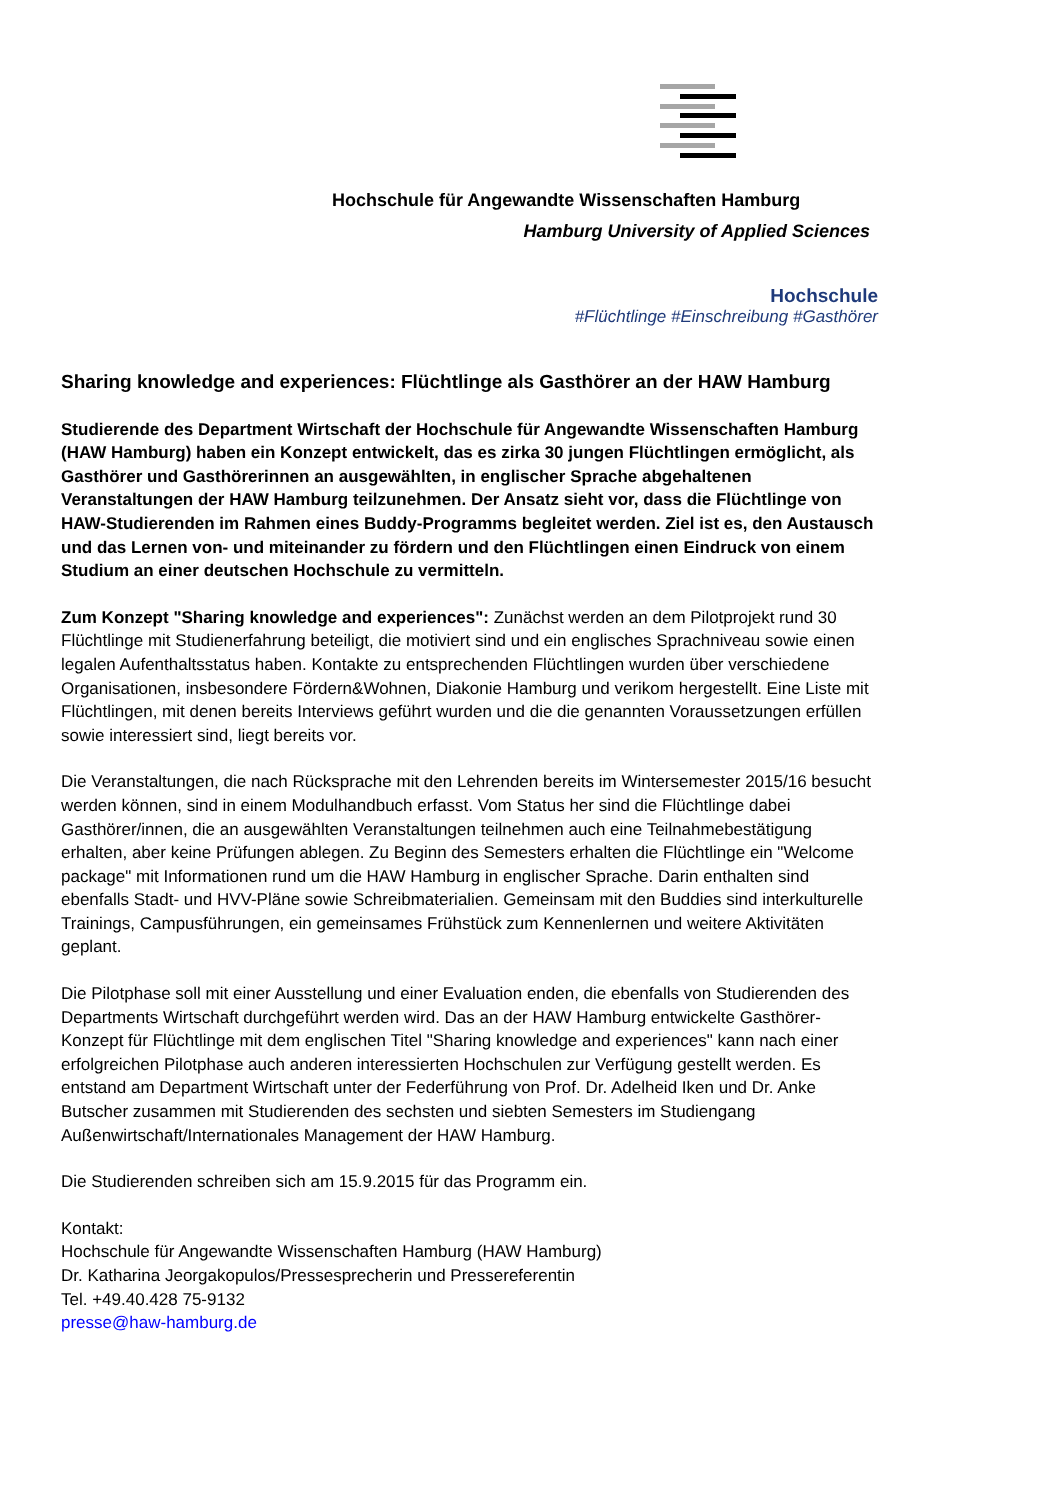Hochschule für Angewandte Wissenschaften Hamburg
Hamburg University of Applied Sciences
Hochschule
#Flüchtlinge #Einschreibung #Gasthörer
Sharing knowledge and experiences: Flüchtlinge als Gasthörer an der HAW Hamburg
Studierende des Department Wirtschaft der Hochschule für Angewandte Wissenschaften Hamburg (HAW Hamburg) haben ein Konzept entwickelt, das es zirka 30 jungen Flüchtlingen ermöglicht, als Gasthörer und Gasthörerinnen an ausgewählten, in englischer Sprache abgehaltenen Veranstaltungen der HAW Hamburg teilzunehmen. Der Ansatz sieht vor, dass die Flüchtlinge von HAW-Studierenden im Rahmen eines Buddy-Programms begleitet werden. Ziel ist es, den Austausch und das Lernen von- und miteinander zu fördern und den Flüchtlingen einen Eindruck von einem Studium an einer deutschen Hochschule zu vermitteln.
Zum Konzept "Sharing knowledge and experiences": Zunächst werden an dem Pilotprojekt rund 30 Flüchtlinge mit Studienerfahrung beteiligt, die motiviert sind und ein englisches Sprachniveau sowie einen legalen Aufenthaltsstatus haben. Kontakte zu entsprechenden Flüchtlingen wurden über verschiedene Organisationen, insbesondere Fördern&Wohnen, Diakonie Hamburg und verikom hergestellt. Eine Liste mit Flüchtlingen, mit denen bereits Interviews geführt wurden und die die genannten Voraussetzungen erfüllen sowie interessiert sind, liegt bereits vor.
Die Veranstaltungen, die nach Rücksprache mit den Lehrenden bereits im Wintersemester 2015/16 besucht werden können, sind in einem Modulhandbuch erfasst. Vom Status her sind die Flüchtlinge dabei Gasthörer/innen, die an ausgewählten Veranstaltungen teilnehmen auch eine Teilnahmebestätigung erhalten, aber keine Prüfungen ablegen. Zu Beginn des Semesters erhalten die Flüchtlinge ein "Welcome package" mit Informationen rund um die HAW Hamburg in englischer Sprache. Darin enthalten sind ebenfalls Stadt- und HVV-Pläne sowie Schreibmaterialien. Gemeinsam mit den Buddies sind interkulturelle Trainings, Campusführungen, ein gemeinsames Frühstück zum Kennenlernen und weitere Aktivitäten geplant.
Die Pilotphase soll mit einer Ausstellung und einer Evaluation enden, die ebenfalls von Studierenden des Departments Wirtschaft durchgeführt werden wird. Das an der HAW Hamburg entwickelte Gasthörer-Konzept für Flüchtlinge mit dem englischen Titel "Sharing knowledge and experiences" kann nach einer erfolgreichen Pilotphase auch anderen interessierten Hochschulen zur Verfügung gestellt werden. Es entstand am Department Wirtschaft unter der Federführung von Prof. Dr. Adelheid Iken und Dr. Anke Butscher zusammen mit Studierenden des sechsten und siebten Semesters im Studiengang Außenwirtschaft/Internationales Management der HAW Hamburg.
Die Studierenden schreiben sich am 15.9.2015 für das Programm ein.
Kontakt:
Hochschule für Angewandte Wissenschaften Hamburg (HAW Hamburg)
Dr. Katharina Jeorgakopulos/Pressesprecherin und Pressereferentin
Tel. +49.40.428 75-9132
presse@haw-hamburg.de